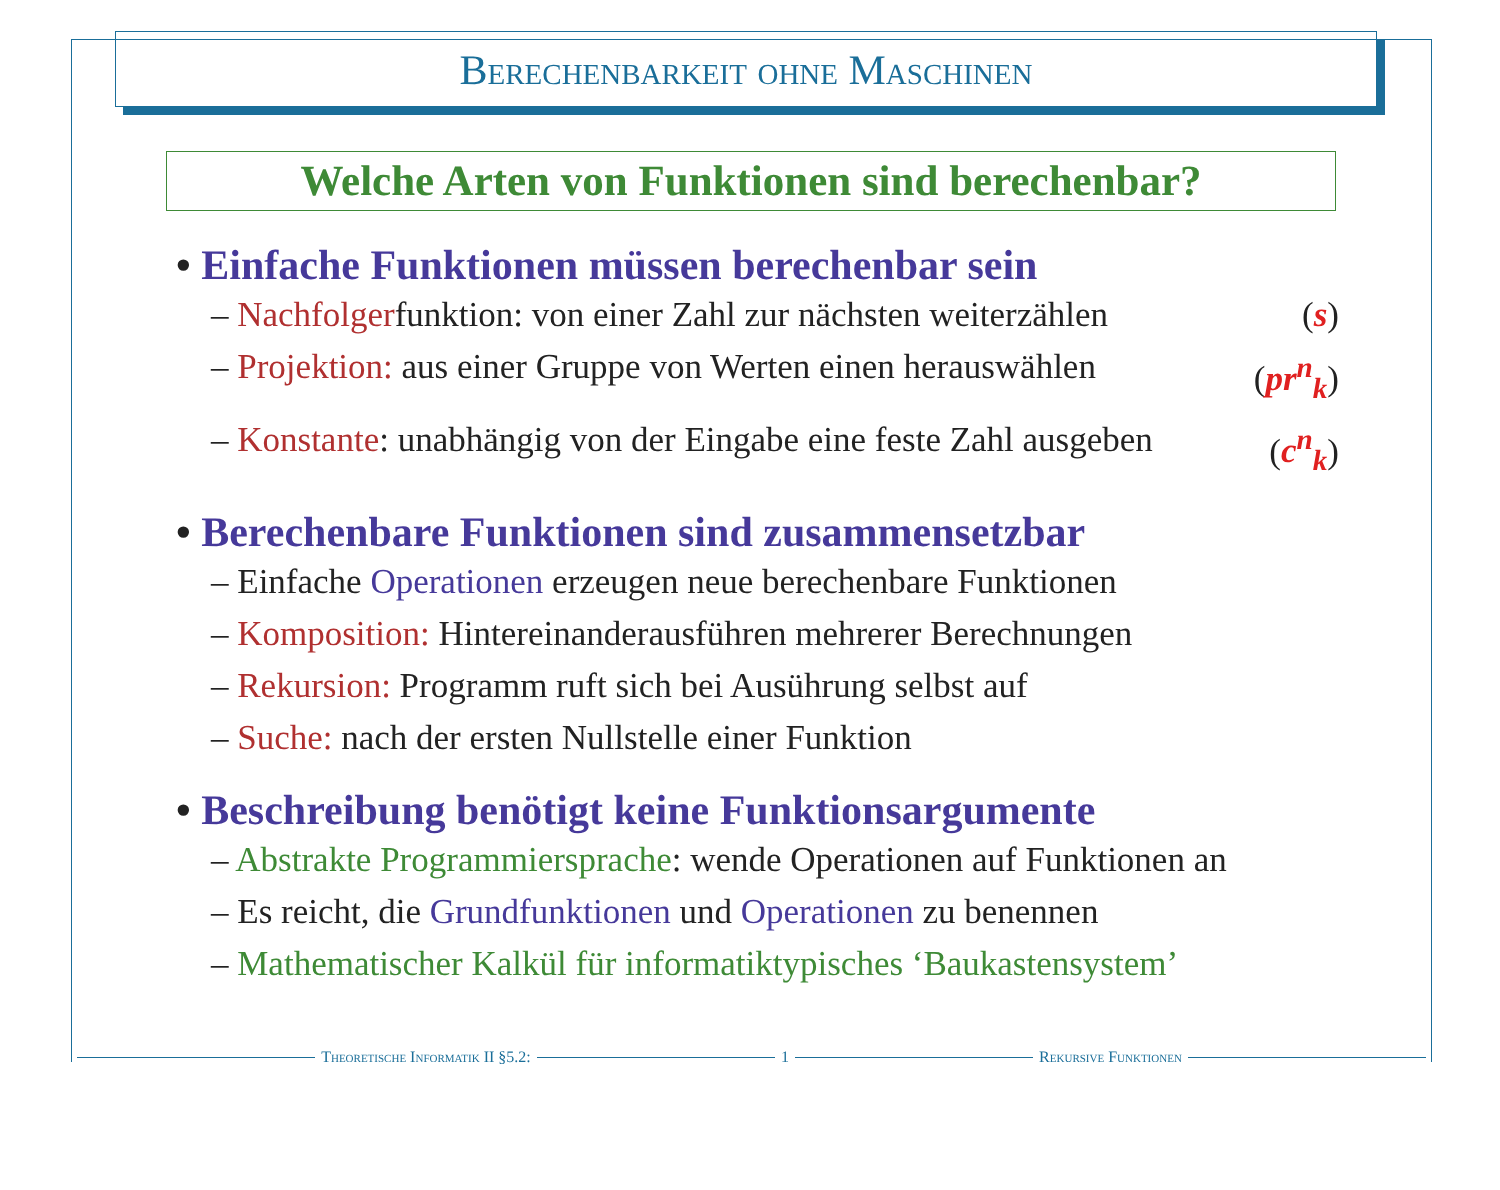Berechenbarkeit ohne Maschinen
Welche Arten von Funktionen sind berechenbar?
• Einfache Funktionen müssen berechenbar sein
– Nachfolgerfunktion: von einer Zahl zur nächsten weiterzählen
(s)
– Projektion: aus einer Gruppe von Werten einen herauswählen
(pr<sup>n</sup><sub>k</sub>)
– Konstante: unabhängig von der Eingabe eine feste Zahl ausgeben
(c<sup>n</sup><sub>k</sub>)
• Berechenbare Funktionen sind zusammensetzbar
– Einfache Operationen erzeugen neue berechenbare Funktionen
– Komposition: Hintereinanderausführen mehrerer Berechnungen
– Rekursion: Programm ruft sich bei Ausührung selbst auf
– Suche: nach der ersten Nullstelle einer Funktion
• Beschreibung benötigt keine Funktionsargumente
– Abstrakte Programmiersprache: wende Operationen auf Funktionen an
– Es reicht, die Grundfunktionen und Operationen zu benennen
– Mathematischer Kalkül für informatiktypisches ‘Baukastensystem’
Theoretische Informatik II §5.2: 1 Rekursive Funktionen